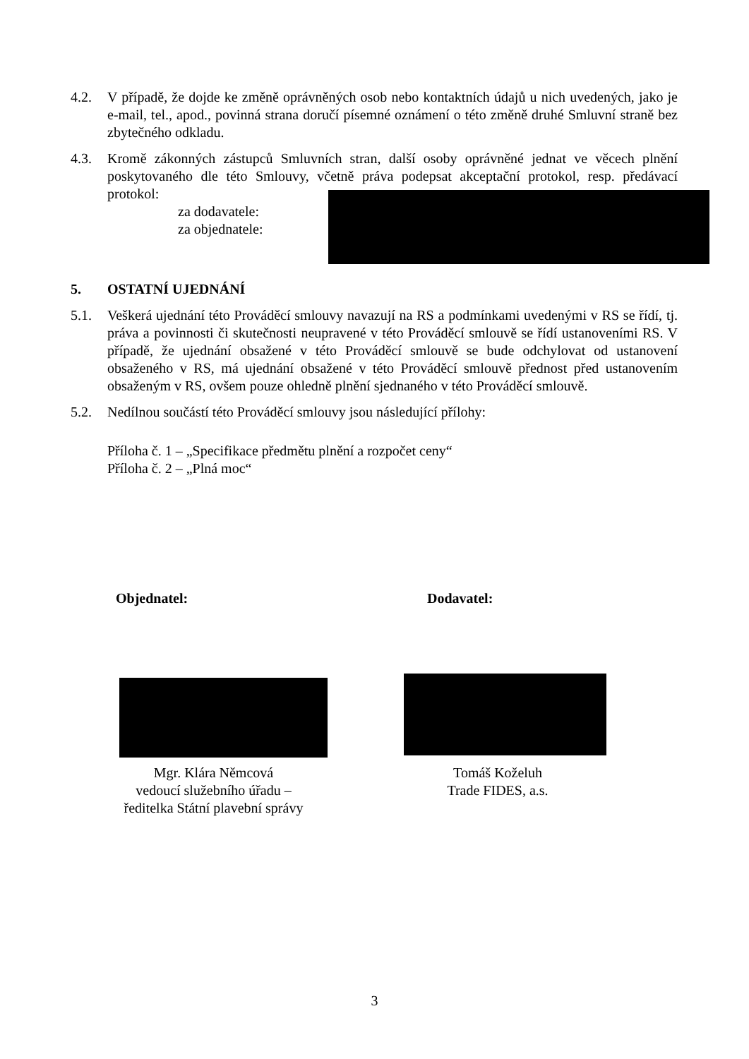4.2. V případě, že dojde ke změně oprávněných osob nebo kontaktních údajů u nich uvedených, jako je e-mail, tel., apod., povinná strana doručí písemné oznámení o této změně druhé Smluvní straně bez zbytečného odkladu.
4.3. Kromě zákonných zástupců Smluvních stran, další osoby oprávněné jednat ve věcech plnění poskytovaného dle této Smlouvy, včetně práva podepsat akceptační protokol, resp. předávací protokol:
za dodavatele:
za objednatele:
5. OSTATNÍ UJEDNÁNÍ
5.1. Veškerá ujednání této Prováděcí smlouvy navazují na RS a podmínkami uvedenými v RS se řídí, tj. práva a povinnosti či skutečnosti neupravené v této Prováděcí smlouvě se řídí ustanoveními RS. V případě, že ujednání obsažené v této Prováděcí smlouvě se bude odchylovat od ustanovení obsaženého v RS, má ujednání obsažené v této Prováděcí smlouvě přednost před ustanovením obsaženým v RS, ovšem pouze ohledně plnění sjednaného v této Prováděcí smlouvě.
5.2. Nedílnou součástí této Prováděcí smlouvy jsou následující přílohy:
Příloha č. 1 – „Specifikace předmětu plnění a rozpočet ceny“
Příloha č. 2 – „Plná moc“
Objednatel: Dodavatel:
Mgr. Klára Němcová
vedoucí služebního úřadu –
ředitelka Státní plavební správy
Tomáš Koželuh
Trade FIDES, a.s.
3